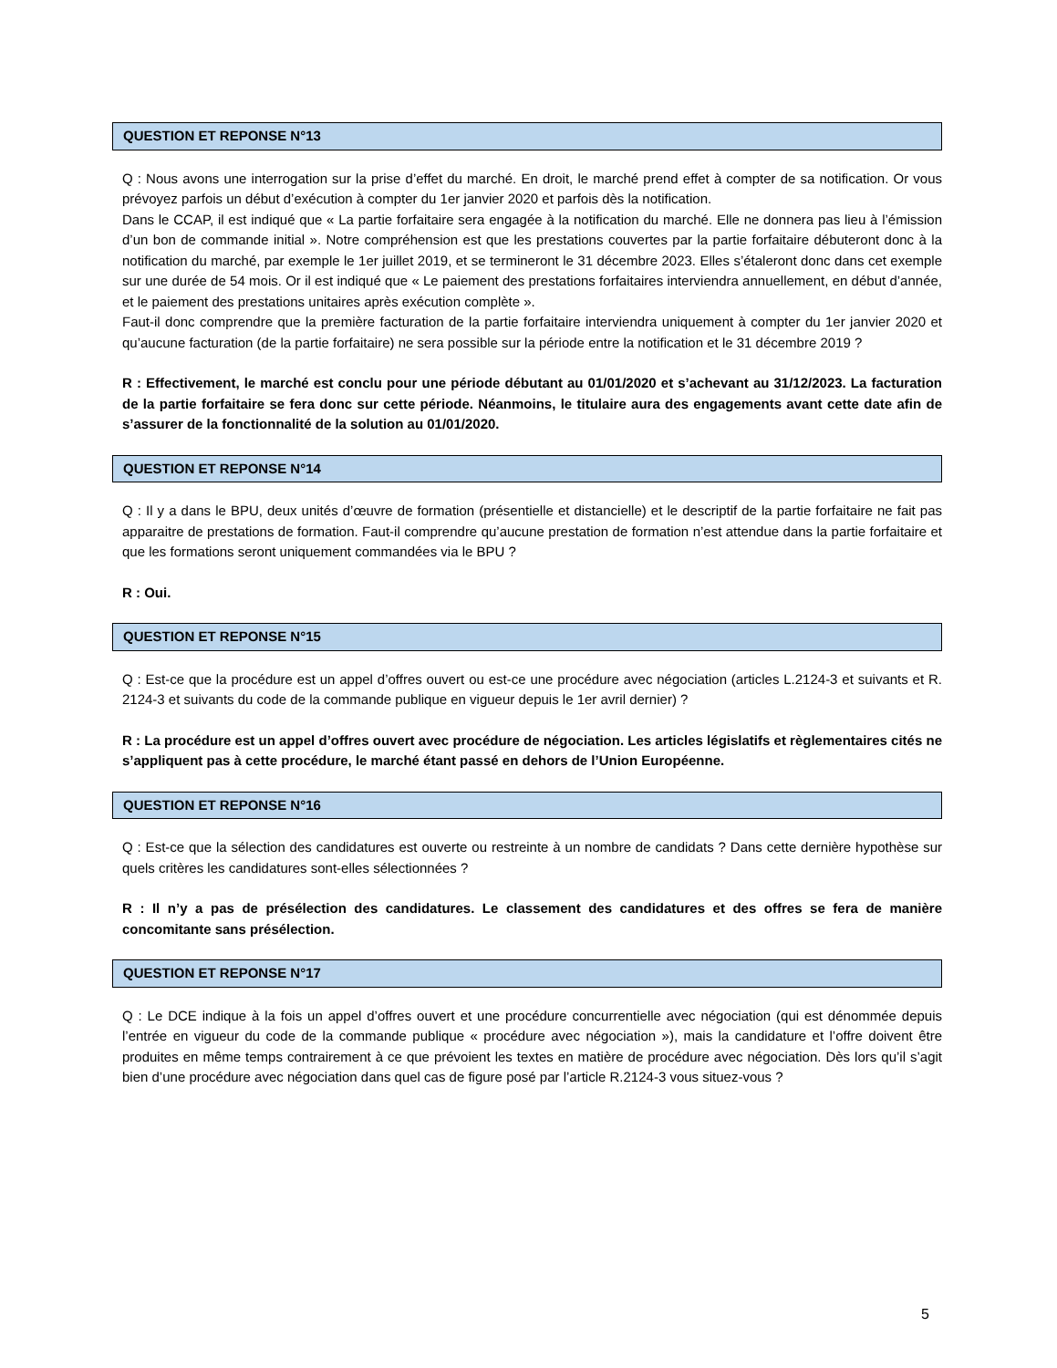QUESTION ET REPONSE N°13
Q : Nous avons une interrogation sur la prise d’effet du marché. En droit, le marché prend effet à compter de sa notification. Or vous prévoyez parfois un début d’exécution à compter du 1er janvier 2020 et parfois dès la notification.
Dans le CCAP, il est indiqué que « La partie forfaitaire sera engagée à la notification du marché. Elle ne donnera pas lieu à l’émission d’un bon de commande initial ». Notre compréhension est que les prestations couvertes par la partie forfaitaire débuteront donc à la notification du marché, par exemple le 1er juillet 2019, et se termineront le 31 décembre 2023. Elles s’étaleront donc dans cet exemple sur une durée de 54 mois. Or il est indiqué que « Le paiement des prestations forfaitaires interviendra annuellement, en début d’année, et le paiement des prestations unitaires après exécution complète ».
Faut-il donc comprendre que la première facturation de la partie forfaitaire interviendra uniquement à compter du 1er janvier 2020 et qu’aucune facturation (de la partie forfaitaire) ne sera possible sur la période entre la notification et le 31 décembre 2019 ?
R : Effectivement, le marché est conclu pour une période débutant au 01/01/2020 et s’achevant au 31/12/2023. La facturation de la partie forfaitaire se fera donc sur cette période. Néanmoins, le titulaire aura des engagements avant cette date afin de s’assurer de la fonctionnalité de la solution au 01/01/2020.
QUESTION ET REPONSE N°14
Q : Il y a dans le BPU, deux unités d’œuvre de formation (présentielle et distancielle) et le descriptif de la partie forfaitaire ne fait pas apparaitre de prestations de formation. Faut-il comprendre qu’aucune prestation de formation n’est attendue dans la partie forfaitaire et que les formations seront uniquement commandées via le BPU ?
R : Oui.
QUESTION ET REPONSE N°15
Q : Est-ce que la procédure est un appel d’offres ouvert ou est-ce une procédure avec négociation (articles L.2124-3 et suivants et R. 2124-3 et suivants du code de la commande publique en vigueur depuis le 1er avril dernier) ?
R : La procédure est un appel d’offres ouvert avec procédure de négociation. Les articles législatifs et règlementaires cités ne s’appliquent pas à cette procédure, le marché étant passé en dehors de l’Union Européenne.
QUESTION ET REPONSE N°16
Q : Est-ce que la sélection des candidatures est ouverte ou restreinte à un nombre de candidats ? Dans cette dernière hypothèse sur quels critères les candidatures sont-elles sélectionnées ?
R : Il n’y a pas de présélection des candidatures. Le classement des candidatures et des offres se fera de manière concomitante sans présélection.
QUESTION ET REPONSE N°17
Q : Le DCE indique à la fois un appel d’offres ouvert et une procédure concurrentielle avec négociation (qui est dénommée depuis l’entrée en vigueur du code de la commande publique « procédure avec négociation »), mais la candidature et l’offre doivent être produites en même temps contrairement à ce que prévoient les textes en matière de procédure avec négociation. Dès lors qu’il s’agit bien d’une procédure avec négociation dans quel cas de figure posé par l’article R.2124-3 vous situez-vous ?
5